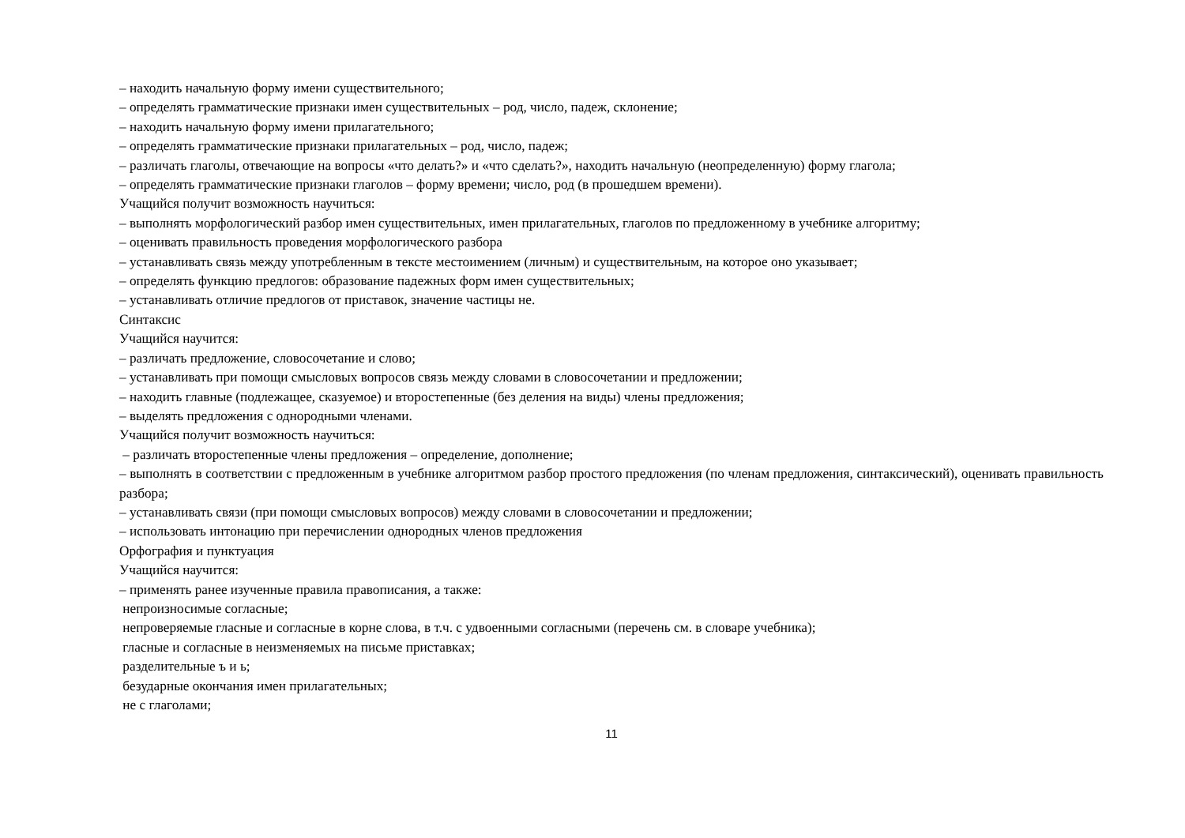– находить начальную форму имени существительного;
– определять грамматические признаки имен существительных – род, число, падеж, склонение;
– находить начальную форму имени прилагательного;
– определять грамматические признаки прилагательных – род, число, падеж;
– различать глаголы, отвечающие на вопросы «что делать?» и «что сделать?», находить начальную (неопределенную) форму глагола;
– определять грамматические признаки глаголов – форму времени; число, род (в прошедшем времени).
Учащийся получит возможность научиться:
– выполнять морфологический разбор имен существительных, имен прилагательных, глаголов по предложенному в учебнике алгоритму;
– оценивать правильность проведения морфологического разбора
– устанавливать связь между употребленным в тексте местоимением (личным) и существительным, на которое оно указывает;
– определять функцию предлогов: образование падежных форм имен существительных;
– устанавливать отличие предлогов от приставок, значение частицы не.
Синтаксис
Учащийся научится:
– различать предложение, словосочетание и слово;
– устанавливать при помощи смысловых вопросов связь между словами в словосочетании и предложении;
– находить главные (подлежащее, сказуемое) и второстепенные (без деления на виды) члены предложения;
– выделять предложения с однородными членами.
Учащийся получит возможность научиться:
– различать второстепенные члены предложения – определение, дополнение;
– выполнять в соответствии с предложенным в учебнике алгоритмом разбор простого предложения (по членам предложения, синтаксический), оценивать правильность разбора;
– устанавливать связи (при помощи смысловых вопросов) между словами в словосочетании и предложении;
– использовать интонацию при перечислении однородных членов предложения
Орфография и пунктуация
Учащийся научится:
– применять ранее изученные правила правописания, а также:
непроизносимые согласные;
непроверяемые гласные и согласные в корне слова, в т.ч. с удвоенными согласными (перечень см. в словаре учебника);
гласные и согласные в неизменяемых на письме приставках;
разделительные ъ и ь;
безударные окончания имен прилагательных;
не с глаголами;
11